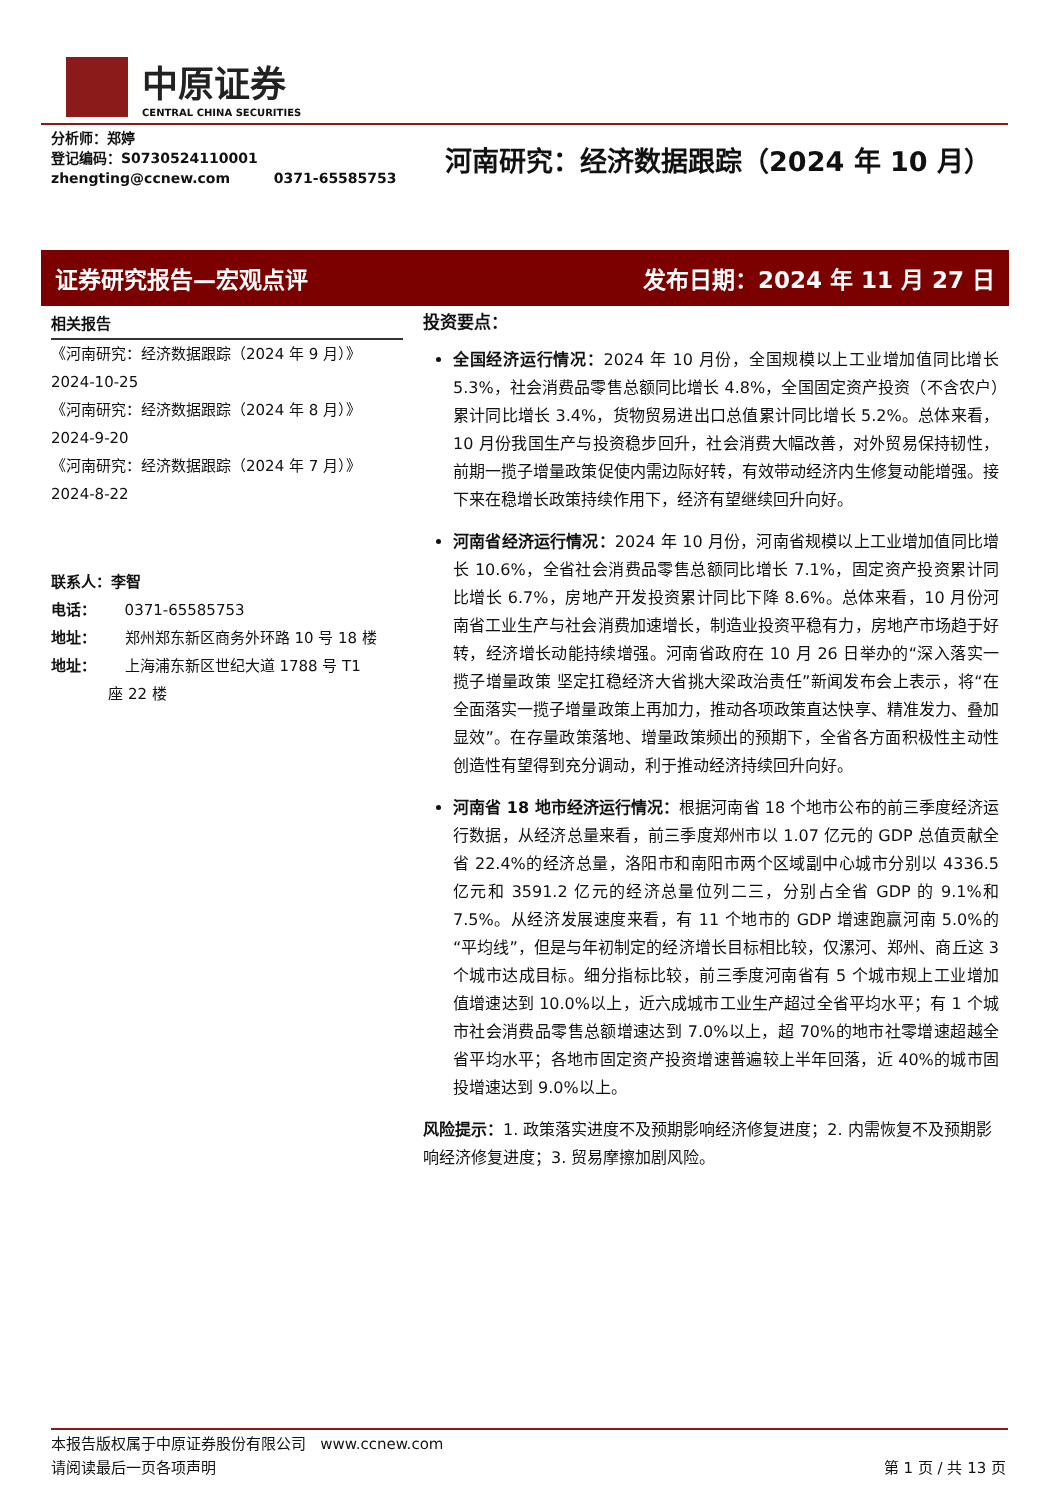中原证券
CENTRAL CHINA SECURITIES
分析师：郑婷
登记编码：S0730524110001
zhengting@ccnew.com 0371-65585753
河南研究：经济数据跟踪（2024 年 10 月）
证券研究报告—宏观点评 发布日期：2024 年 11 月 27 日
相关报告
《河南研究：经济数据跟踪（2024 年 9 月）》
2024-10-25
《河南研究：经济数据跟踪（2024 年 8 月）》
2024-9-20
《河南研究：经济数据跟踪（2024 年 7 月）》
2024-8-22
联系人：李智
电话： 0371-65585753
地址： 郑州郑东新区商务外环路 10 号 18 楼
地址： 上海浦东新区世纪大道 1788 号 T1
座 22 楼
投资要点：
全国经济运行情况：2024 年 10 月份，全国规模以上工业增加值同比增长 5.3%，社会消费品零售总额同比增长 4.8%，全国固定资产投资（不含农户）累计同比增长 3.4%，货物贸易进出口总值累计同比增长 5.2%。总体来看，10 月份我国生产与投资稳步回升，社会消费大幅改善，对外贸易保持韧性，前期一揽子增量政策促使内需边际好转，有效带动经济内生修复动能增强。接下来在稳增长政策持续作用下，经济有望继续回升向好。
河南省经济运行情况：2024 年 10 月份，河南省规模以上工业增加值同比增长 10.6%，全省社会消费品零售总额同比增长 7.1%，固定资产投资累计同比增长 6.7%，房地产开发投资累计同比下降 8.6%。总体来看，10 月份河南省工业生产与社会消费加速增长，制造业投资平稳有力，房地产市场趋于好转，经济增长动能持续增强。河南省政府在 10 月 26 日举办的“深入落实一揽子增量政策 坚定扛稳经济大省挑大梁政治责任”新闻发布会上表示，将“在全面落实一揽子增量政策上再加力，推动各项政策直达快享、精准发力、叠加显效”。在存量政策落地、增量政策频出的预期下，全省各方面积极性主动性创造性有望得到充分调动，利于推动经济持续回升向好。
河南省 18 地市经济运行情况：根据河南省 18 个地市公布的前三季度经济运行数据，从经济总量来看，前三季度郑州市以 1.07 亿元的 GDP 总值贡献全省 22.4%的经济总量，洛阳市和南阳市两个区域副中心城市分别以 4336.5 亿元和 3591.2 亿元的经济总量位列二三，分别占全省 GDP 的 9.1%和 7.5%。从经济发展速度来看，有 11 个地市的 GDP 增速跑赢河南 5.0%的“平均线”，但是与年初制定的经济增长目标相比较，仅漯河、郑州、商丘这 3 个城市达成目标。细分指标比较，前三季度河南省有 5 个城市规上工业增加值增速达到 10.0%以上，近六成城市工业生产超过全省平均水平；有 1 个城市社会消费品零售总额增速达到 7.0%以上，超 70%的地市社零增速超越全省平均水平；各地市固定资产投资增速普遍较上半年回落，近 40%的城市固投增速达到 9.0%以上。
风险提示：1. 政策落实进度不及预期影响经济修复进度；2. 内需恢复不及预期影响经济修复进度；3. 贸易摩擦加剧风险。
本报告版权属于中原证券股份有限公司 www.ccnew.com
请阅读最后一页各项声明 第 1 页 / 共 13 页